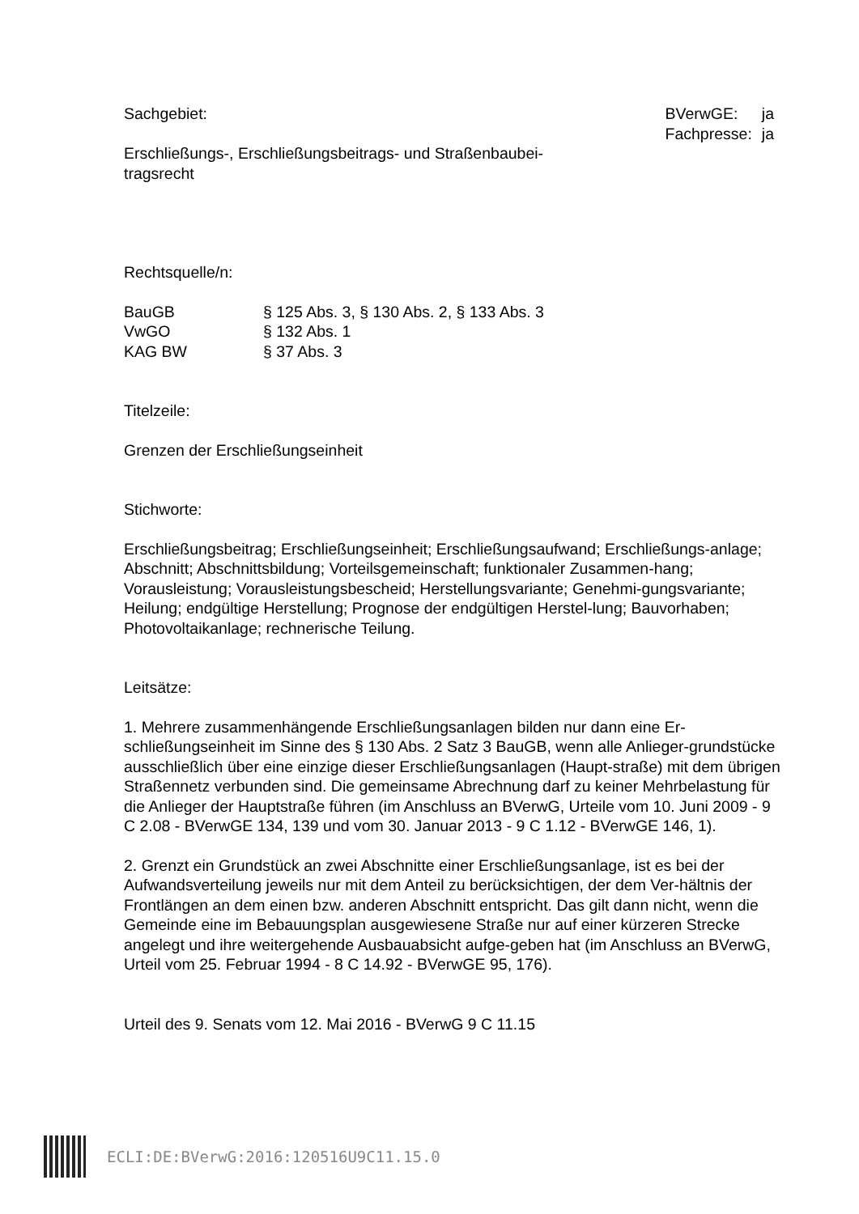Sachgebiet:
| BVerwGE: | ja |
| Fachpresse: | ja |
Erschließungs-, Erschließungsbeitrags- und Straßenbaubei-tragsrecht
Rechtsquelle/n:
| BauGB | § 125 Abs. 3, § 130 Abs. 2, § 133 Abs. 3 |
| VwGO | § 132 Abs. 1 |
| KAG BW | § 37 Abs. 3 |
Titelzeile:
Grenzen der Erschließungseinheit
Stichworte:
Erschließungsbeitrag; Erschließungseinheit; Erschließungsaufwand; Erschließungs-anlage; Abschnitt; Abschnittsbildung; Vorteilsgemeinschaft; funktionaler Zusammen-hang; Vorausleistung; Vorausleistungsbescheid; Herstellungsvariante; Genehmi-gungsvariante; Heilung; endgültige Herstellung; Prognose der endgültigen Herstel-lung; Bauvorhaben; Photovoltaikanlage; rechnerische Teilung.
Leitsätze:
1. Mehrere zusammenhängende Erschließungsanlagen bilden nur dann eine Er-schließungseinheit im Sinne des § 130 Abs. 2 Satz 3 BauGB, wenn alle Anlieger-grundstücke ausschließlich über eine einzige dieser Erschließungsanlagen (Haupt-straße) mit dem übrigen Straßennetz verbunden sind. Die gemeinsame Abrechnung darf zu keiner Mehrbelastung für die Anlieger der Hauptstraße führen (im Anschluss an BVerwG, Urteile vom 10. Juni 2009 - 9 C 2.08 - BVerwGE 134, 139 und vom 30. Januar 2013 - 9 C 1.12 - BVerwGE 146, 1).
2. Grenzt ein Grundstück an zwei Abschnitte einer Erschließungsanlage, ist es bei der Aufwandsverteilung jeweils nur mit dem Anteil zu berücksichtigen, der dem Ver-hältnis der Frontlängen an dem einen bzw. anderen Abschnitt entspricht. Das gilt dann nicht, wenn die Gemeinde eine im Bebauungsplan ausgewiesene Straße nur auf einer kürzeren Strecke angelegt und ihre weitergehende Ausbauabsicht aufge-geben hat (im Anschluss an BVerwG, Urteil vom 25. Februar 1994 - 8 C 14.92 - BVerwGE 95, 176).
Urteil des 9. Senats vom 12. Mai 2016 - BVerwG 9 C 11.15
ECLI:DE:BVerwG:2016:120516U9C11.15.0